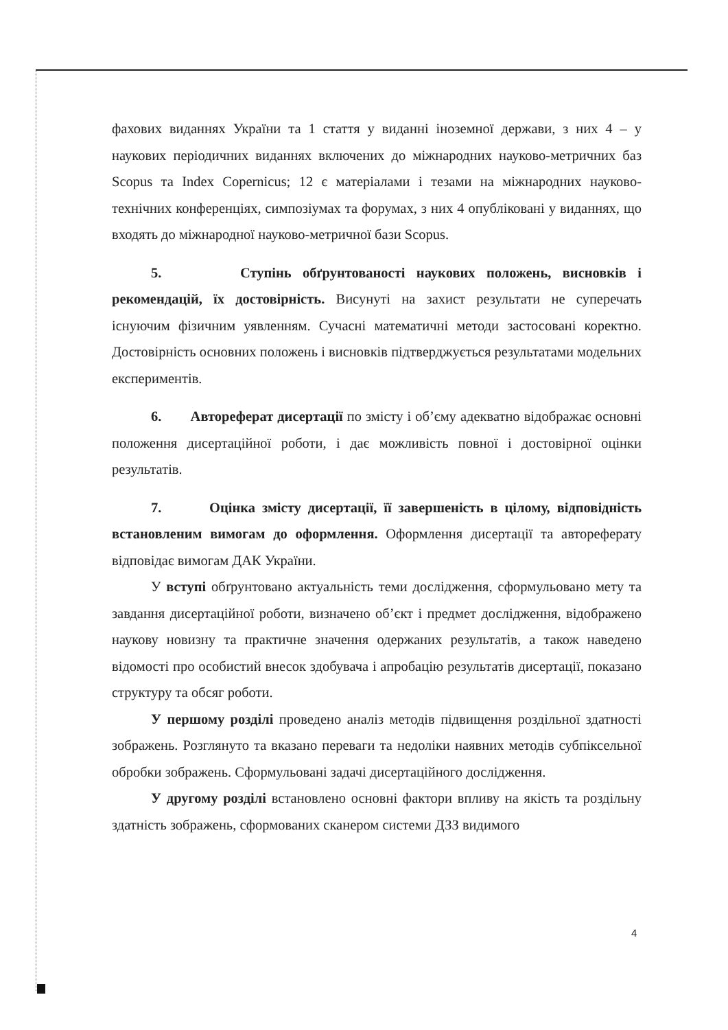фахових виданнях України та 1 стаття у виданні іноземної держави, з них 4 – у наукових періодичних виданнях включених до міжнародних науково-метричних баз Scopus та Index Copernicus; 12 є матеріалами і тезами на міжнародних науково-технічних конференціях, симпозіумах та форумах, з них 4 опубліковані у виданнях, що входять до міжнародної науково-метричної бази Scopus.
5. Ступінь обґрунтованості наукових положень, висновків і рекомендацій, їх достовірність. Висунуті на захист результати не суперечать існуючим фізичним уявленням. Сучасні математичні методи застосовані коректно. Достовірність основних положень і висновків підтверджується результатами модельних експериментів.
6. Автореферат дисертації по змісту і об’єму адекватно відображає основні положення дисертаційної роботи, і дає можливість повної і достовірної оцінки результатів.
7. Оцінка змісту дисертації, її завершеність в цілому, відповідність встановленим вимогам до оформлення. Оформлення дисертації та автореферату відповідає вимогам ДАК України.
У вступі обґрунтовано актуальність теми дослідження, сформульовано мету та завдання дисертаційної роботи, визначено об’єкт і предмет дослідження, відображено наукову новизну та практичне значення одержаних результатів, а також наведено відомості про особистий внесок здобувача і апробацію результатів дисертації, показано структуру та обсяг роботи.
У першому розділі проведено аналіз методів підвищення роздільної здатності зображень. Розглянуто та вказано переваги та недоліки наявних методів субпіксельної обробки зображень. Сформульовані задачі дисертаційного дослідження.
У другому розділі встановлено основні фактори впливу на якість та роздільну здатність зображень, сформованих сканером системи ДЗЗ видимого
4